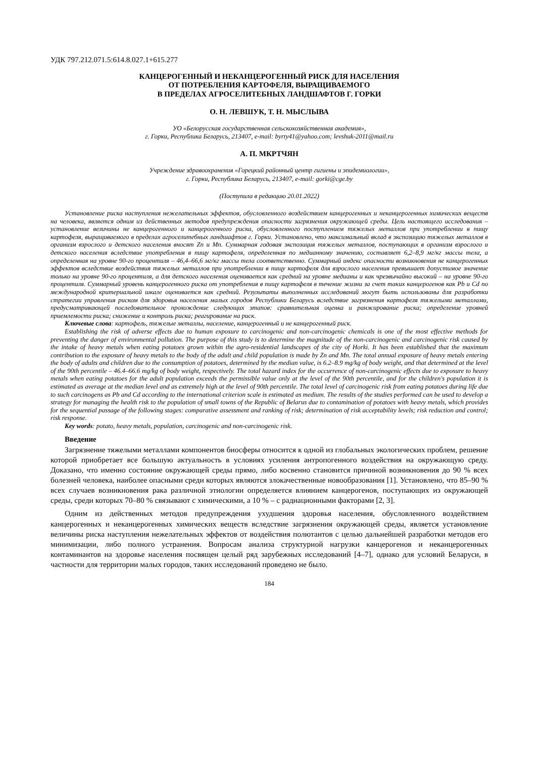УДК 797.212.071.5:614.8.027.1+615.277
КАНЦЕРОГЕННЫЙ И НЕКАНЦЕРОГЕННЫЙ РИСК ДЛЯ НАСЕЛЕНИЯ
ОТ ПОТРЕБЛЕНИЯ КАРТОФЕЛЯ, ВЫРАЩИВАЕМОГО
В ПРЕДЕЛАХ АГРОСЕЛИТЕБНЫХ ЛАНДШАФТОВ Г. ГОРКИ
О. Н. ЛЕВШУК, Т. Н. МЫСЛЫВА
УО «Белорусская государственная сельскохозяйственная академия»,
г. Горки, Республика Беларусь, 213407, e-mail: byrty41@yahoo.com; levshuk-2011@mail.ru
А. П. МКРТЧЯН
Учреждение здравоохранения «Горецкий районный центр гигиены и эпидемиологии»,
г. Горки, Республика Беларусь, 213407, e-mail: gorki@cge.by
(Поступила в редакцию 20.01.2022)
Установление риска наступления нежелательных эффектов, обусловленного воздействием канцерогенных и неканцерогенных химических веществ на человека, является одним из действенных методов предупреждения опасности загрязнения окружающей среды. Цель настоящего исследования – установление величины не канцерогенного и канцерогенного риска, обусловленного поступлением тяжелых металлов при употреблении в пищу картофеля, выращиваемого в пределах агроселитебных ландшафтов г. Горки. Установлено, что максимальный вклад в экспозицию тяжелых металлов в организм взрослого и детского населения вносят Zn и Mn. Суммарная годовая экспозиция тяжелых металлов, поступающих в организм взрослого и детского населения вследствие употребления в пищу картофеля, определенная по медианному значению, составляет 6,2–8,9 мг/кг массы тела, а определенная на уровне 90-го процентиля – 46,4–66,6 мг/кг массы тела соответственно. Суммарный индекс опасности возникновения не канцерогенных эффектов вследствие воздействия тяжелых металлов при употреблении в пищу картофеля для взрослого населения превышает допустимое значение только на уровне 90-го процентиля, а для детского населения оценивается как средний на уровне медианы и как чрезвычайно высокий – на уровне 90-го процентиля. Суммарный уровень канцерогенного риска от употребления в пищу картофеля в течение жизни за счет таких канцерогенов как Pb и Cd по международной критериальной шкале оценивается как средний. Результаты выполненных исследований могут быть использованы для разработки стратегии управления риском для здоровья населения малых городов Республики Беларусь вследствие загрязнения картофеля тяжелыми металлами, предусматривающей последовательное прохождение следующих этапов: сравнительная оценка и ранжирование риска; определение уровней приемлемости риска; снижение и контроль риска; реагирование на риск.
Ключевые слова: картофель, тяжелые металлы, население, канцерогенный и не канцерогенный риск.
Establishing the risk of adverse effects due to human exposure to carcinogenic and non-carcinogenic chemicals is one of the most effective methods for preventing the danger of environmental pollution. The purpose of this study is to determine the magnitude of the non-carcinogenic and carcinogenic risk caused by the intake of heavy metals when eating potatoes grown within the agro-residential landscapes of the city of Horki. It has been established that the maximum contribution to the exposure of heavy metals to the body of the adult and child population is made by Zn and Mn. The total annual exposure of heavy metals entering the body of adults and children due to the consumption of potatoes, determined by the median value, is 6.2–8.9 mg/kg of body weight, and that determined at the level of the 90th percentile – 46.4–66.6 mg/kg of body weight, respectively. The total hazard index for the occurrence of non-carcinogenic effects due to exposure to heavy metals when eating potatoes for the adult population exceeds the permissible value only at the level of the 90th percentile, and for the children's population it is estimated as average at the median level and as extremely high at the level of 90th percentile. The total level of carcinogenic risk from eating potatoes during life due to such carcinogens as Pb and Cd according to the international criterion scale is estimated as medium. The results of the studies performed can be used to develop a strategy for managing the health risk to the population of small towns of the Republic of Belarus due to contamination of potatoes with heavy metals, which provides for the sequential passage of the following stages: comparative assessment and ranking of risk; determination of risk acceptability levels; risk reduction and control; risk response.
Key words: potato, heavy metals, population, carcinogenic and non-carcinogenic risk.
Введение
Загрязнение тяжелыми металлами компонентов биосферы относится к одной из глобальных экологических проблем, решение которой приобретает все большую актуальность в условиях усиления антропогенного воздействия на окружающую среду. Доказано, что именно состояние окружающей среды прямо, либо косвенно становится причиной возникновения до 90 % всех болезней человека, наиболее опасными среди которых являются злокачественные новообразования [1]. Установлено, что 85–90 % всех случаев возникновения рака различной этиологии определяется влиянием канцерогенов, поступающих из окружающей среды, среди которых 70–80 % связывают с химическими, а 10 % – с радиационными факторами [2, 3].
Одним из действенных методов предупреждения ухудшения здоровья населения, обусловленного воздействием канцерогенных и неканцерогенных химических веществ вследствие загрязнения окружающей среды, является установление величины риска наступления нежелательных эффектов от воздействия полютантов с целью дальнейшей разработки методов его минимизации, либо полного устранения. Вопросам анализа структурной нагрузки канцерогенов и неканцерогенных контаминантов на здоровье населения посвящен целый ряд зарубежных исследований [4–7], однако для условий Беларуси, в частности для территории малых городов, таких исследований проведено не было.
184